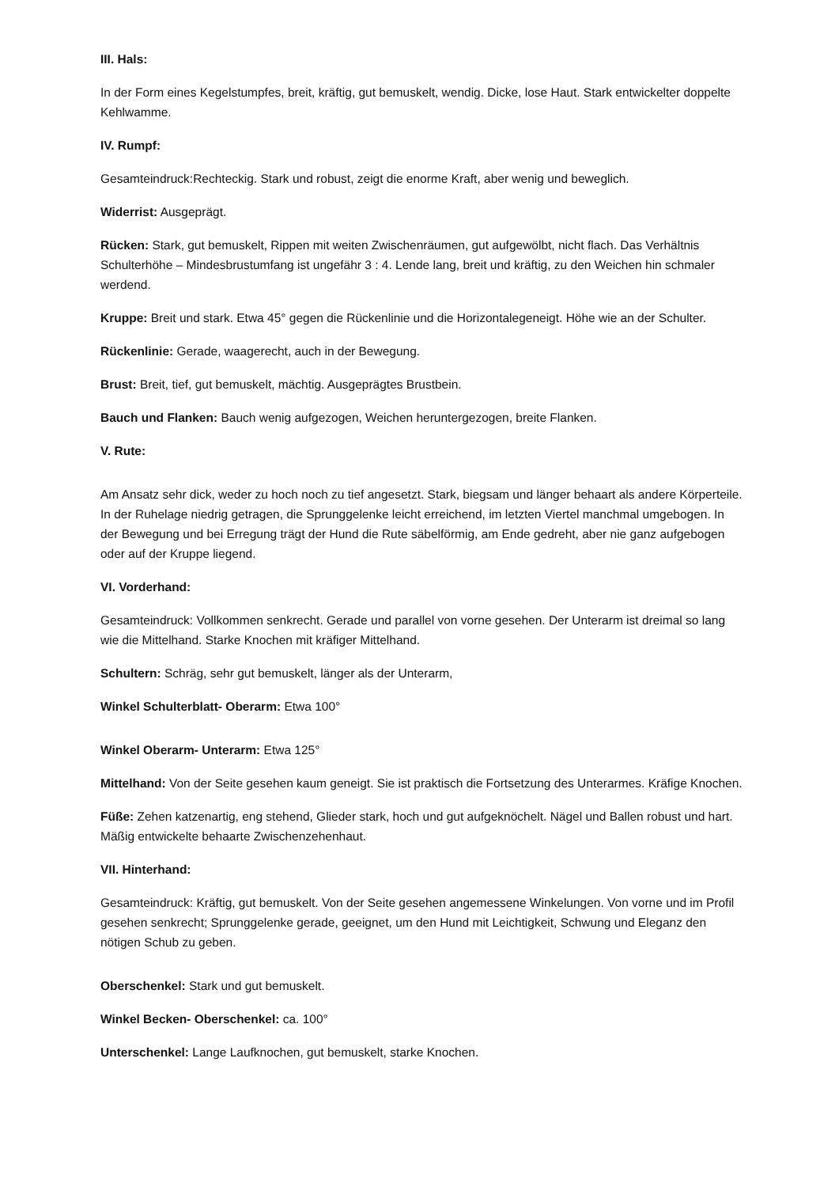III. Hals:
In der Form eines Kegelstumpfes, breit, kräftig, gut bemuskelt, wendig. Dicke, lose Haut. Stark entwickelter doppelte Kehlwamme.
IV. Rumpf:
Gesamteindruck:Rechteckig. Stark und robust, zeigt die enorme Kraft, aber wenig und beweglich.
Widerrist: Ausgeprägt.
Rücken: Stark, gut bemuskelt, Rippen mit weiten Zwischenräumen, gut aufgewölbt, nicht flach. Das Verhältnis Schulterhöhe – Mindesbrustumfang ist ungefähr 3 : 4. Lende lang, breit und kräftig, zu den Weichen hin schmaler werdend.
Kruppe: Breit und stark. Etwa 45° gegen die Rückenlinie und die Horizontalegeneigt. Höhe wie an der Schulter.
Rückenlinie: Gerade, waagerecht, auch in der Bewegung.
Brust: Breit, tief, gut bemuskelt, mächtig. Ausgeprägtes Brustbein.
Bauch und Flanken: Bauch wenig aufgezogen, Weichen heruntergezogen, breite Flanken.
V. Rute:
Am Ansatz sehr dick, weder zu hoch noch zu tief angesetzt. Stark, biegsam und länger behaart als andere Körperteile. In der Ruhelage niedrig getragen, die Sprunggelenke leicht erreichend, im letzten Viertel manchmal umgebogen. In der Bewegung und bei Erregung trägt der Hund die Rute säbelförmig, am Ende gedreht, aber nie ganz aufgebogen oder auf der Kruppe liegend.
VI. Vorderhand:
Gesamteindruck: Vollkommen senkrecht. Gerade und parallel von vorne gesehen. Der Unterarm ist dreimal so lang wie die Mittelhand. Starke Knochen mit kräfiger Mittelhand.
Schultern: Schräg, sehr gut bemuskelt, länger als der Unterarm,
Winkel Schulterblatt- Oberarm: Etwa 100°
Winkel Oberarm- Unterarm: Etwa 125°
Mittelhand: Von der Seite gesehen kaum geneigt. Sie ist praktisch die Fortsetzung des Unterarmes. Kräfige Knochen.
Füße: Zehen katzenartig, eng stehend, Glieder stark, hoch und gut aufgeknöchelt. Nägel und Ballen robust und hart. Mäßig entwickelte behaarte Zwischenzehenhaut.
VII. Hinterhand:
Gesamteindruck: Kräftig, gut bemuskelt. Von der Seite gesehen angemessene Winkelungen. Von vorne und im Profil gesehen senkrecht; Sprunggelenke gerade, geeignet, um den Hund mit Leichtigkeit, Schwung und Eleganz den nötigen Schub zu geben.
Oberschenkel: Stark und gut bemuskelt.
Winkel Becken- Oberschenkel: ca. 100°
Unterschenkel: Lange Laufknochen, gut bemuskelt, starke Knochen.